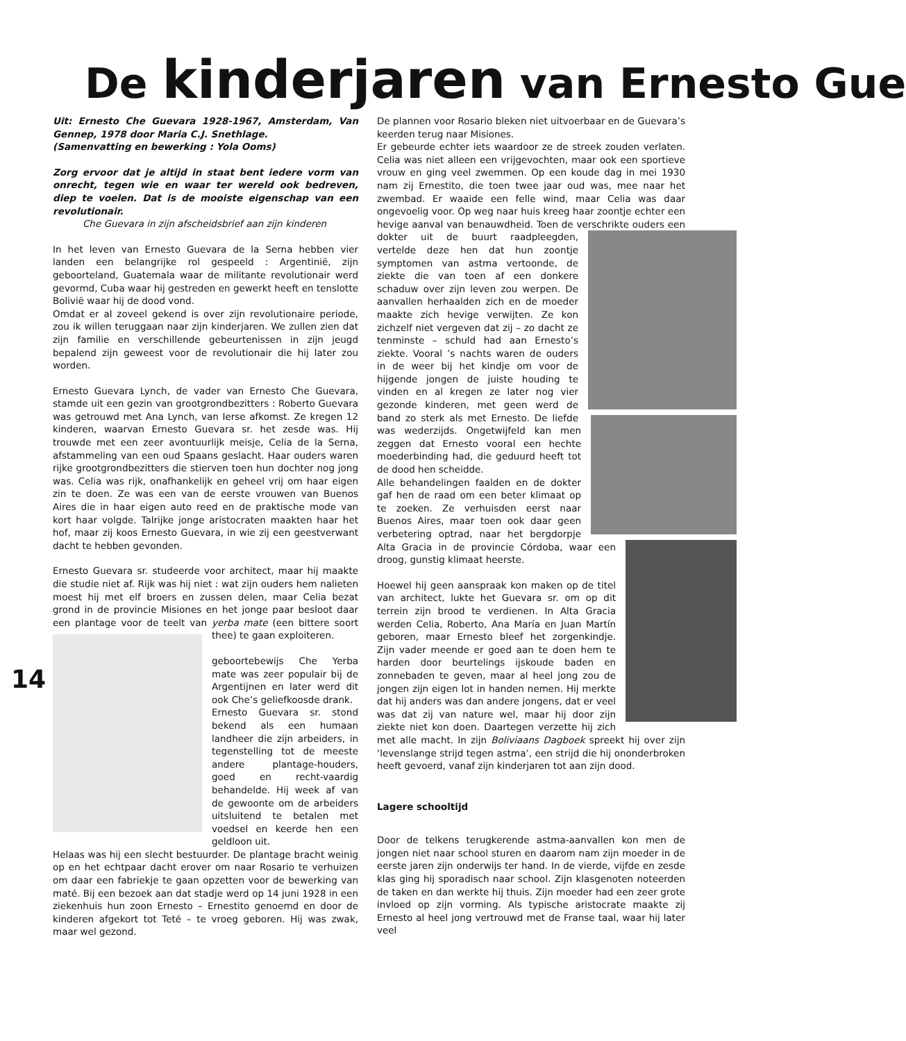De kinderjaren van Ernesto Gue
14
Uit: Ernesto Che Guevara 1928-1967, Amsterdam, Van Gennep, 1978 door Maria C.J. Snethlage.
(Samenvatting en bewerking : Yola Ooms)
Zorg ervoor dat je altijd in staat bent iedere vorm van onrecht, tegen wie en waar ter wereld ook bedreven, diep te voelen. Dat is de mooiste eigenschap van een revolutionair.
Che Guevara in zijn afscheidsbrief aan zijn kinderen
In het leven van Ernesto Guevara de la Serna hebben vier landen een belangrijke rol gespeeld : Argentinië, zijn geboorteland, Guatemala waar de militante revolutionair werd gevormd, Cuba waar hij gestreden en gewerkt heeft en tenslotte Bolivië waar hij de dood vond.
Omdat er al zoveel gekend is over zijn revolutionaire periode, zou ik willen teruggaan naar zijn kinderjaren. We zullen zien dat zijn familie en verschillende gebeurtenissen in zijn jeugd bepalend zijn geweest voor de revolutionair die hij later zou worden.
Ernesto Guevara Lynch, de vader van Ernesto Che Guevara, stamde uit een gezin van grootgrondbezitters : Roberto Guevara was getrouwd met Ana Lynch, van Ierse afkomst. Ze kregen 12 kinderen, waarvan Ernesto Guevara sr. het zesde was. Hij trouwde met een zeer avontuurlijk meisje, Celia de la Serna, afstammeling van een oud Spaans geslacht. Haar ouders waren rijke grootgrondbezitters die stierven toen hun dochter nog jong was. Celia was rijk, onafhankelijk en geheel vrij om haar eigen zin te doen. Ze was een van de eerste vrouwen van Buenos Aires die in haar eigen auto reed en de praktische mode van kort haar volgde. Talrijke jonge aristocraten maakten haar het hof, maar zij koos Ernesto Guevara, in wie zij een geestverwant dacht te hebben gevonden.
Ernesto Guevara sr. studeerde voor architect, maar hij maakte die studie niet af. Rijk was hij niet : wat zijn ouders hem nalieten moest hij met elf broers en zussen delen, maar Celia bezat grond in de provincie Misiones en het jonge paar besloot daar een plantage voor de teelt van yerba mate (een bittere soort thee) te gaan exploiteren.
geboortebewijs Che Yerba mate was zeer populair bij de Argentijnen en later werd dit ook Che’s geliefkoosde drank.
Ernesto Guevara sr. stond bekend als een humaan landheer die zijn arbeiders, in tegenstelling tot de meeste andere plantage-houders, goed en recht-vaardig behandelde. Hij week af van de gewoonte om de arbeiders uitsluitend te betalen met voedsel en keerde hen een geldloon uit.
Helaas was hij een slecht bestuurder. De plantage bracht weinig op en het echtpaar dacht erover om naar Rosario te verhuizen om daar een fabriekje te gaan opzetten voor de bewerking van maté. Bij een bezoek aan dat stadje werd op 14 juni 1928 in een ziekenhuis hun zoon Ernesto – Ernestito genoemd en door de kinderen afgekort tot Teté – te vroeg geboren. Hij was zwak, maar wel gezond.
De plannen voor Rosario bleken niet uitvoerbaar en de Guevara’s keerden terug naar Misiones.
Er gebeurde echter iets waardoor ze de streek zouden verlaten. Celia was niet alleen een vrijgevochten, maar ook een sportieve vrouw en ging veel zwemmen. Op een koude dag in mei 1930 nam zij Ernestito, die toen twee jaar oud was, mee naar het zwembad. Er waaide een felle wind, maar Celia was daar ongevoelig voor. Op weg naar huis kreeg haar zoontje echter een hevige aanval van benauwdheid. Toen de verschrikte ouders een dokter uit de buurt raadpleegden, vertelde deze hen dat hun zoontje symptomen van astma vertoonde, de ziekte die van toen af een donkere schaduw over zijn leven zou werpen. De aanvallen herhaalden zich en de moeder maakte zich hevige verwijten. Ze kon zichzelf niet vergeven dat zij – zo dacht ze tenminste – schuld had aan Ernesto’s ziekte. Vooral ’s nachts waren de ouders in de weer bij het kindje om voor de hijgende jongen de juiste houding te vinden en al kregen ze later nog vier gezonde kinderen, met geen werd de band zo sterk als met Ernesto. De liefde was wederzijds. Ongetwijfeld kan men zeggen dat Ernesto vooral een hechte moederbinding had, die geduurd heeft tot de dood hen scheidde.
Alle behandelingen faalden en de dokter gaf hen de raad om een beter klimaat op te zoeken. Ze verhuisden eerst naar Buenos Aires, maar toen ook daar geen verbetering optrad, naar het bergdorpje Alta Gracia in de provincie Córdoba, waar een droog, gunstig klimaat heerste.
Hoewel hij geen aanspraak kon maken op de titel van architect, lukte het Guevara sr. om op dit terrein zijn brood te verdienen. In Alta Gracia werden Celia, Roberto, Ana María en Juan Martín geboren, maar Ernesto bleef het zorgenkindje. Zijn vader meende er goed aan te doen hem te harden door beurtelings ijskoude baden en zonnebaden te geven, maar al heel jong zou de jongen zijn eigen lot in handen nemen. Hij merkte dat hij anders was dan andere jongens, dat er veel was dat zij van nature wel, maar hij door zijn ziekte niet kon doen. Daartegen verzette hij zich met alle macht. In zijn Boliviaans Dagboek spreekt hij over zijn ‘levenslange strijd tegen astma’, een strijd die hij ononderbroken heeft gevoerd, vanaf zijn kinderjaren tot aan zijn dood.
Lagere schooltijd
Door de telkens terugkerende astma-aanvallen kon men de jongen niet naar school sturen en daarom nam zijn moeder in de eerste jaren zijn onderwijs ter hand. In de vierde, vijfde en zesde klas ging hij sporadisch naar school. Zijn klasgenoten noteerden de taken en dan werkte hij thuis. Zijn moeder had een zeer grote invloed op zijn vorming. Als typische aristocrate maakte zij Ernesto al heel jong vertrouwd met de Franse taal, waar hij later veel